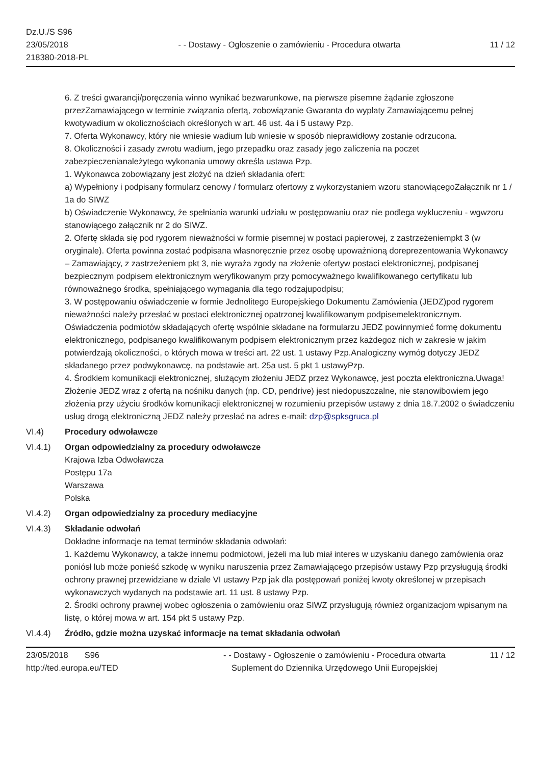Dz.U./S S96
23/05/2018
218380-2018-PL
- - Dostawy - Ogłoszenie o zamówieniu - Procedura otwarta
11 / 12
6. Z treści gwarancji/poręczenia winno wynikać bezwarunkowe, na pierwsze pisemne żądanie zgłoszone przezZamawiającego w terminie związania ofertą, zobowiązanie Gwaranta do wypłaty Zamawiającemu pełnej kwotywadium w okolicznościach określonych w art. 46 ust. 4a i 5 ustawy Pzp.
7. Oferta Wykonawcy, który nie wniesie wadium lub wniesie w sposób nieprawidłowy zostanie odrzucona.
8. Okoliczności i zasady zwrotu wadium, jego przepadku oraz zasady jego zaliczenia na poczet zabezpieczenianależytego wykonania umowy określa ustawa Pzp.
1. Wykonawca zobowiązany jest złożyć na dzień składania ofert:
a) Wypełniony i podpisany formularz cenowy / formularz ofertowy z wykorzystaniem wzoru stanowiącegoZałącznik nr 1 / 1a do SIWZ
b) Oświadczenie Wykonawcy, że spełniania warunki udziału w postępowaniu oraz nie podlega wykluczeniu - wgwzoru stanowiącego załącznik nr 2 do SIWZ.
2. Ofertę składa się pod rygorem nieważności w formie pisemnej w postaci papierowej, z zastrzeżeniempkt 3 (w oryginale). Oferta powinna zostać podpisana własnoręcznie przez osobę upoważnioną doreprezentowania Wykonawcy – Zamawiający, z zastrzeżeniem pkt 3, nie wyraża zgody na złożenie ofertyw postaci elektronicznej, podpisanej bezpiecznym podpisem elektronicznym weryfikowanym przy pomocyważnego kwalifikowanego certyfikatu lub równoważnego środka, spełniającego wymagania dla tego rodzajupodpisu;
3. W postępowaniu oświadczenie w formie Jednolitego Europejskiego Dokumentu Zamówienia (JEDZ)pod rygorem nieważności należy przesłać w postaci elektronicznej opatrzonej kwalifikowanym podpisemelektronicznym. Oświadczenia podmiotów składających ofertę wspólnie składane na formularzu JEDZ powinnymieć formę dokumentu elektronicznego, podpisanego kwalifikowanym podpisem elektronicznym przez każdegoz nich w zakresie w jakim potwierdzają okoliczności, o których mowa w treści art. 22 ust. 1 ustawy Pzp.Analogiczny wymóg dotyczy JEDZ składanego przez podwykonawcę, na podstawie art. 25a ust. 5 pkt 1 ustawyPzp.
4. Środkiem komunikacji elektronicznej, służącym złożeniu JEDZ przez Wykonawcę, jest poczta elektroniczna.Uwaga! Złożenie JEDZ wraz z ofertą na nośniku danych (np. CD, pendrive) jest niedopuszczalne, nie stanowibowiem jego złożenia przy użyciu środków komunikacji elektronicznej w rozumieniu przepisów ustawy z dnia 18.7.2002 o świadczeniu usług drogą elektroniczną JEDZ należy przesłać na adres e-mail: dzp@spksgruca.pl
VI.4) Procedury odwoławcze
VI.4.1) Organ odpowiedzialny za procedury odwoławcze
Krajowa Izba Odwoławcza
Postępu 17a
Warszawa
Polska
VI.4.2) Organ odpowiedzialny za procedury mediacyjne
VI.4.3) Składanie odwołań
Dokładne informacje na temat terminów składania odwołań:
1. Każdemu Wykonawcy, a także innemu podmiotowi, jeżeli ma lub miał interes w uzyskaniu danego zamówienia oraz poniósł lub może ponieść szkodę w wyniku naruszenia przez Zamawiającego przepisów ustawy Pzp przysługują środki ochrony prawnej przewidziane w dziale VI ustawy Pzp jak dla postępowań poniżej kwoty określonej w przepisach wykonawczych wydanych na podstawie art. 11 ust. 8 ustawy Pzp.
2. Środki ochrony prawnej wobec ogłoszenia o zamówieniu oraz SIWZ przysługują również organizacjom wpisanym na listę, o której mowa w art. 154 pkt 5 ustawy Pzp.
VI.4.4) Źródło, gdzie można uzyskać informacje na temat składania odwołań
23/05/2018 S96
http://ted.europa.eu/TED
- - Dostawy - Ogłoszenie o zamówieniu - Procedura otwarta
Suplement do Dziennika Urzędowego Unii Europejskiej
11 / 12